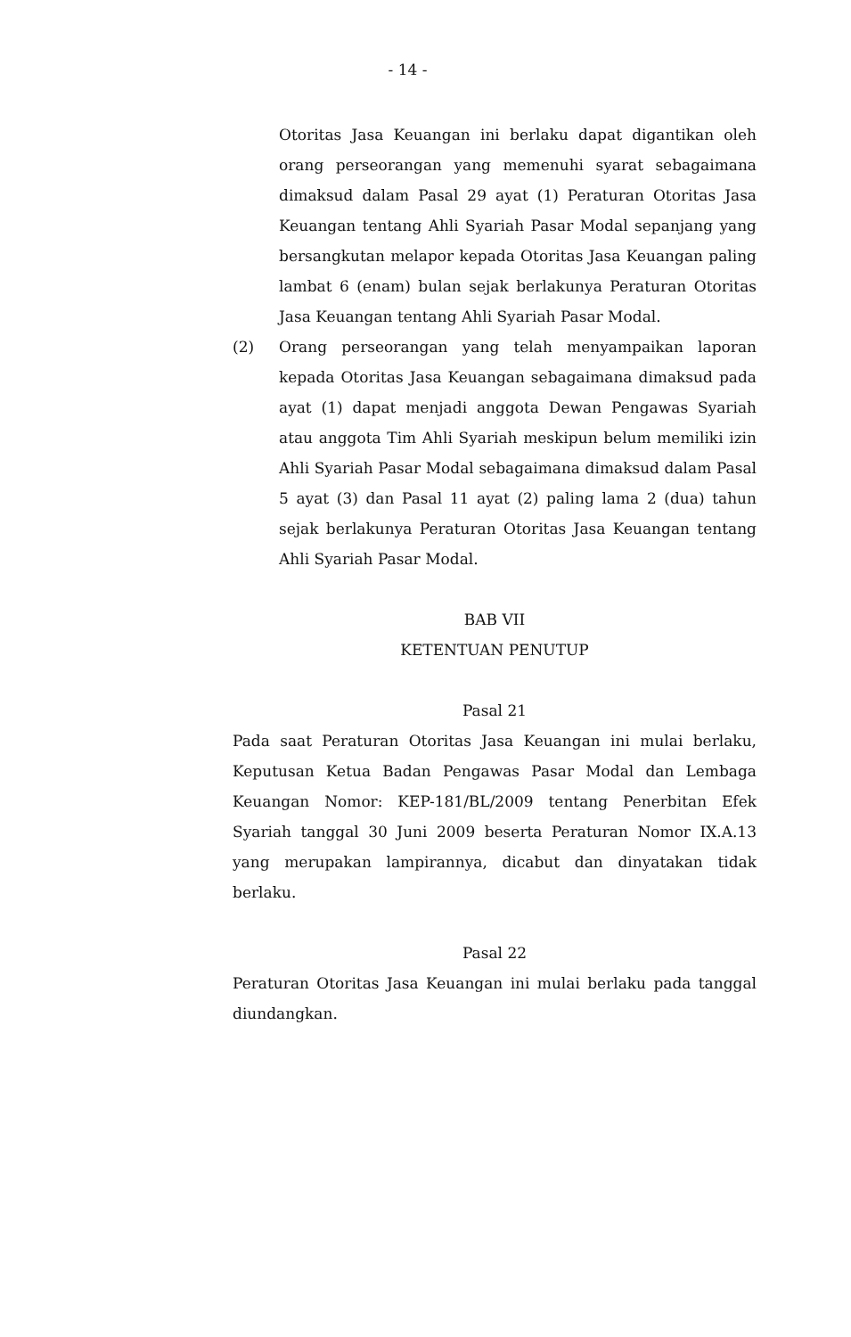- 14 -
Otoritas Jasa Keuangan ini berlaku dapat digantikan oleh orang perseorangan yang memenuhi syarat sebagaimana dimaksud dalam Pasal 29 ayat (1) Peraturan Otoritas Jasa Keuangan tentang Ahli Syariah Pasar Modal sepanjang yang bersangkutan melapor kepada Otoritas Jasa Keuangan paling lambat 6 (enam) bulan sejak berlakunya Peraturan Otoritas Jasa Keuangan tentang Ahli Syariah Pasar Modal.
(2) Orang perseorangan yang telah menyampaikan laporan kepada Otoritas Jasa Keuangan sebagaimana dimaksud pada ayat (1) dapat menjadi anggota Dewan Pengawas Syariah atau anggota Tim Ahli Syariah meskipun belum memiliki izin Ahli Syariah Pasar Modal sebagaimana dimaksud dalam Pasal 5 ayat (3) dan Pasal 11 ayat (2) paling lama 2 (dua) tahun sejak berlakunya Peraturan Otoritas Jasa Keuangan tentang Ahli Syariah Pasar Modal.
BAB VII
KETENTUAN PENUTUP
Pasal 21
Pada saat Peraturan Otoritas Jasa Keuangan ini mulai berlaku, Keputusan Ketua Badan Pengawas Pasar Modal dan Lembaga Keuangan Nomor: KEP-181/BL/2009 tentang Penerbitan Efek Syariah tanggal 30 Juni 2009 beserta Peraturan Nomor IX.A.13 yang merupakan lampirannya, dicabut dan dinyatakan tidak berlaku.
Pasal 22
Peraturan Otoritas Jasa Keuangan ini mulai berlaku pada tanggal diundangkan.